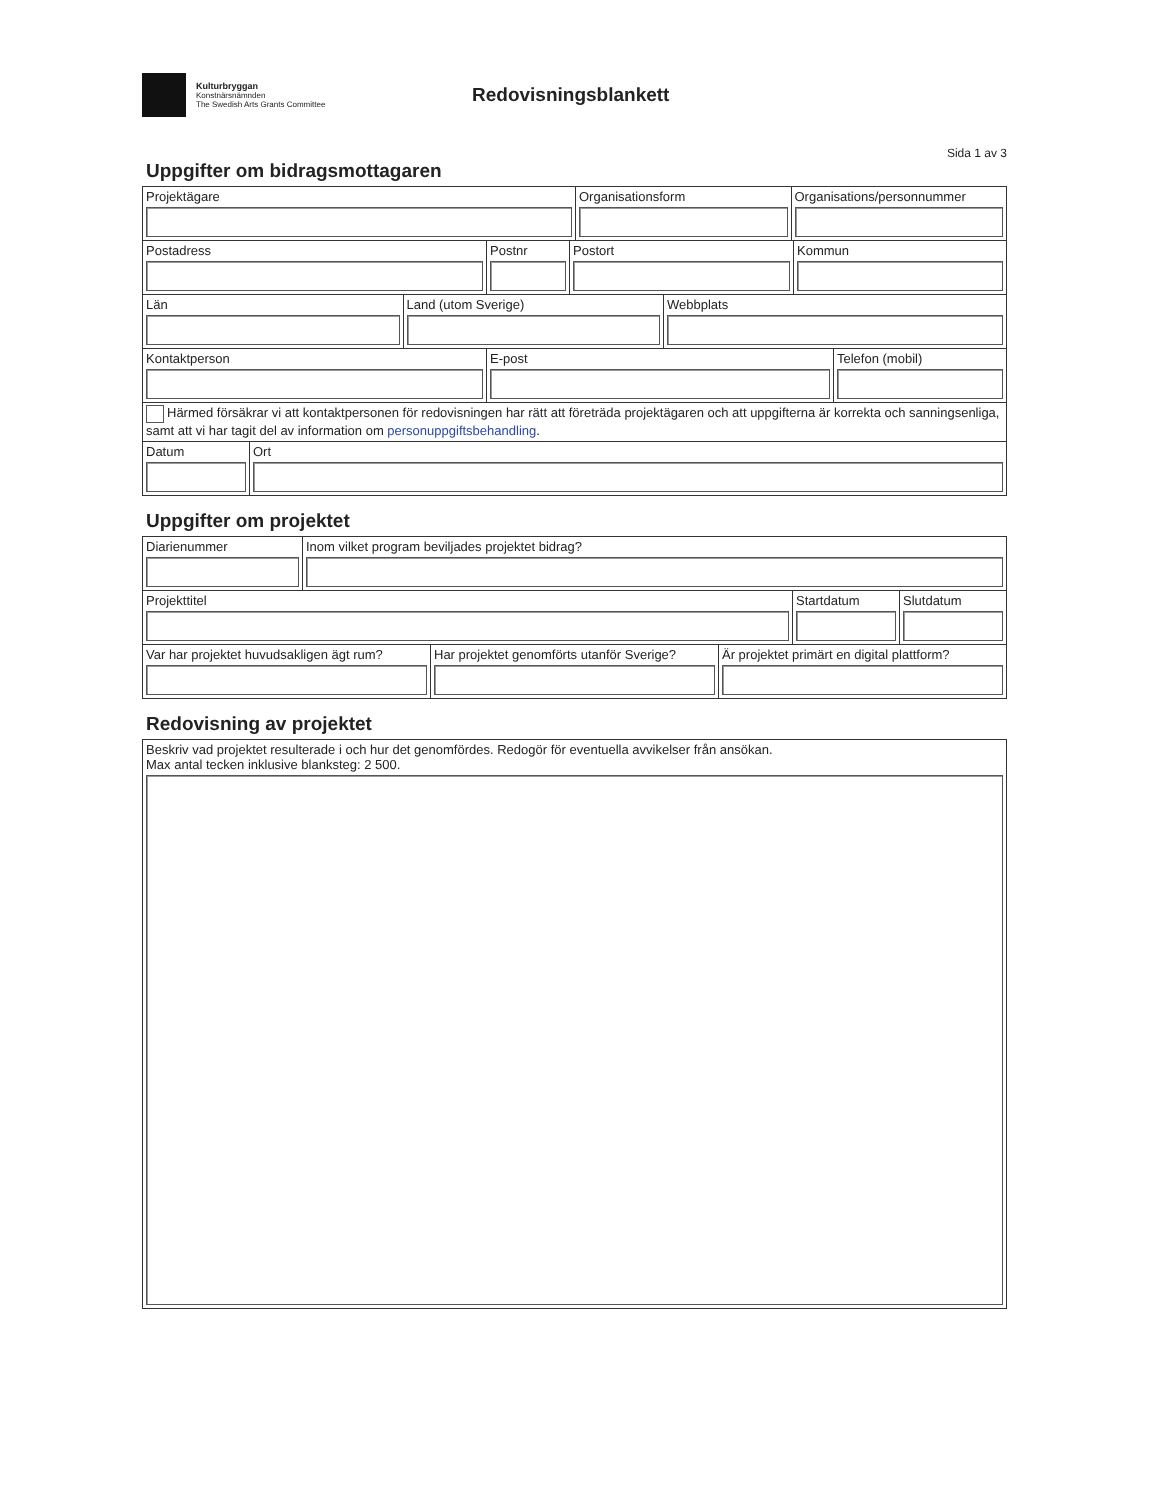Kulturbryggan
Konstnärsnämnden
The Swedish Arts Grants Committee
Redovisningsblankett
Sida 1 av 3
Uppgifter om bidragsmottagaren
| Projektägare | Organisationsform | Organisations/personnummer |
| Postadress | Postnr | Postort | Kommun |
| Län | Land (utom Sverige) | Webbplats |
| Kontaktperson | E-post | Telefon (mobil) |
| Härmed försäkrar vi att kontaktpersonen för redovisningen har rätt att företräda projektägaren och att uppgifterna är korrekta och sanningsenliga, samt att vi har tagit del av information om personuppgiftsbehandling . | | |
| Datum | Ort |
Uppgifter om projektet
| Diarienummer | Inom vilket program beviljades projektet bidrag? |
| Projekttitel | Startdatum | Slutdatum |
| Var har projektet huvudsakligen ägt rum? | Har projektet genomförts utanför Sverige? | Är projektet primärt en digital plattform? |
Redovisning av projektet
| Beskriv vad projektet resulterade i och hur det genomfördes. Redogör för eventuella avvikelser från ansökan. Max antal tecken inklusive blanksteg: 2 500. |